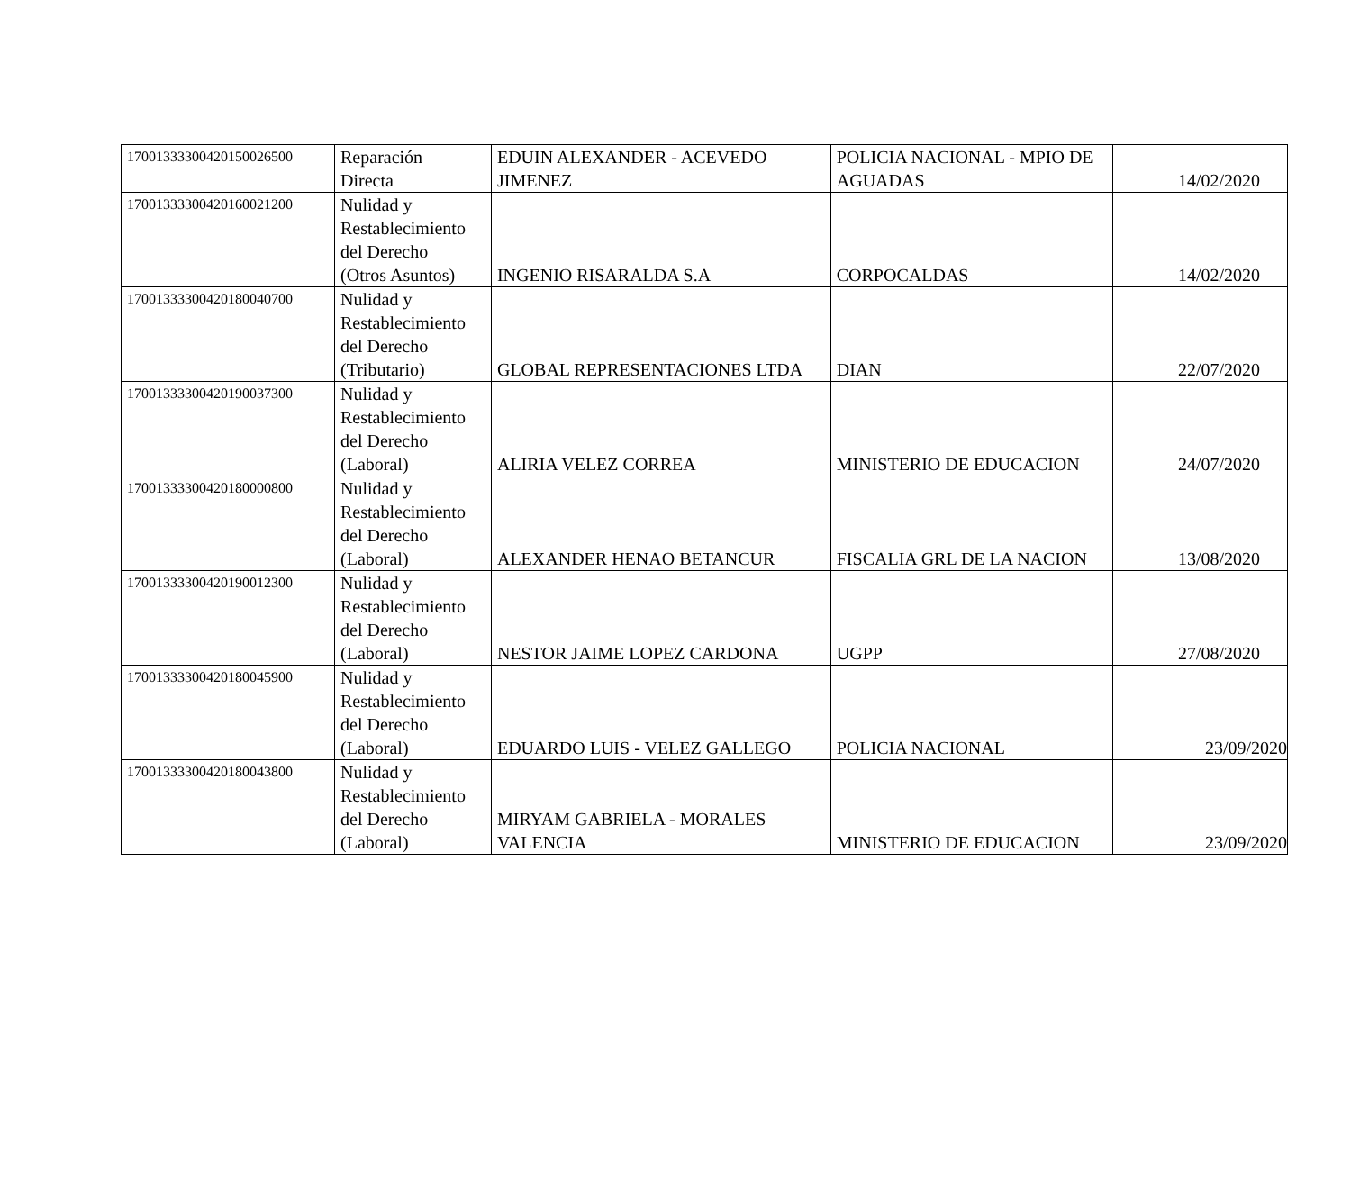| 17001333300420150026500 | Reparación Directa | EDUIN ALEXANDER - ACEVEDO JIMENEZ | POLICIA NACIONAL - MPIO DE AGUADAS | 14/02/2020 |
| 17001333300420160021200 | Nulidad y Restablecimiento del Derecho (Otros Asuntos) | INGENIO RISARALDA S.A | CORPOCALDAS | 14/02/2020 |
| 17001333300420180040700 | Nulidad y Restablecimiento del Derecho (Tributario) | GLOBAL REPRESENTACIONES LTDA | DIAN | 22/07/2020 |
| 17001333300420190037300 | Nulidad y Restablecimiento del Derecho (Laboral) | ALIRIA VELEZ CORREA | MINISTERIO DE EDUCACION | 24/07/2020 |
| 17001333300420180000800 | Nulidad y Restablecimiento del Derecho (Laboral) | ALEXANDER HENAO BETANCUR | FISCALIA GRL DE LA NACION | 13/08/2020 |
| 17001333300420190012300 | Nulidad y Restablecimiento del Derecho (Laboral) | NESTOR JAIME LOPEZ CARDONA | UGPP | 27/08/2020 |
| 17001333300420180045900 | Nulidad y Restablecimiento del Derecho (Laboral) | EDUARDO LUIS - VELEZ GALLEGO | POLICIA NACIONAL | 23/09/2020 |
| 17001333300420180043800 | Nulidad y Restablecimiento del Derecho (Laboral) | MIRYAM GABRIELA - MORALES VALENCIA | MINISTERIO DE EDUCACION | 23/09/2020 |